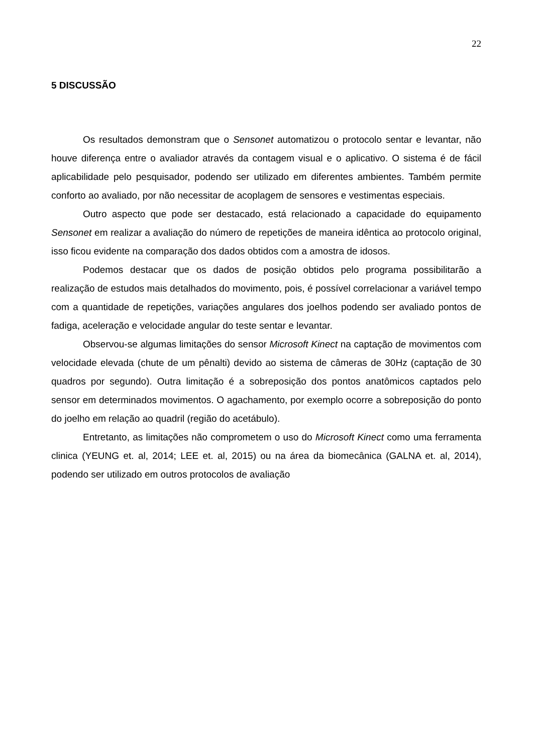22
5 DISCUSSÃO
Os resultados demonstram que o Sensonet automatizou o protocolo sentar e levantar, não houve diferença entre o avaliador através da contagem visual e o aplicativo. O sistema é de fácil aplicabilidade pelo pesquisador, podendo ser utilizado em diferentes ambientes. Também permite conforto ao avaliado, por não necessitar de acoplagem de sensores e vestimentas especiais.
Outro aspecto que pode ser destacado, está relacionado a capacidade do equipamento Sensonet em realizar a avaliação do número de repetições de maneira idêntica ao protocolo original, isso ficou evidente na comparação dos dados obtidos com a amostra de idosos.
Podemos destacar que os dados de posição obtidos pelo programa possibilitarão a realização de estudos mais detalhados do movimento, pois, é possível correlacionar a variável tempo com a quantidade de repetições, variações angulares dos joelhos podendo ser avaliado pontos de fadiga, aceleração e velocidade angular do teste sentar e levantar.
Observou-se algumas limitações do sensor Microsoft Kinect na captação de movimentos com velocidade elevada (chute de um pênalti) devido ao sistema de câmeras de 30Hz (captação de 30 quadros por segundo). Outra limitação é a sobreposição dos pontos anatômicos captados pelo sensor em determinados movimentos. O agachamento, por exemplo ocorre a sobreposição do ponto do joelho em relação ao quadril (região do acetábulo).
Entretanto, as limitações não comprometem o uso do Microsoft Kinect como uma ferramenta clinica (YEUNG et. al, 2014; LEE et. al, 2015) ou na área da biomecânica (GALNA et. al, 2014), podendo ser utilizado em outros protocolos de avaliação